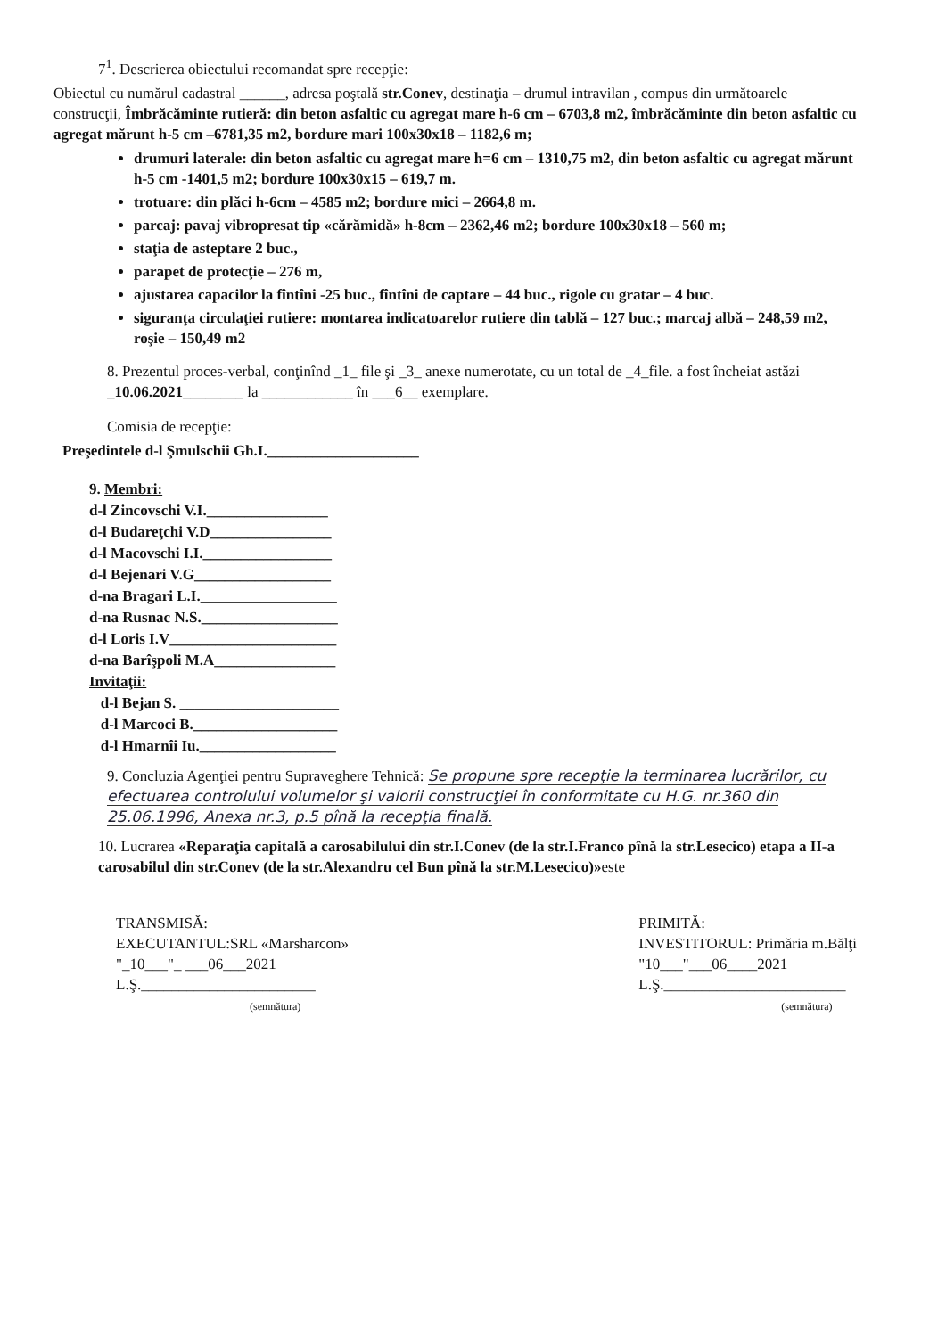7<sup>1</sup>. Descrierea obiectului recomandat spre recepţie:
Obiectul cu numărul cadastral ______, adresa poştală str.Conev, destinaţia – drumul intravilan , compus din următoarele construcţii, Îmbrăcăminte rutieră: din beton asfaltic cu agregat mare h-6 cm – 6703,8 m2, îmbrăcăminte din beton asfaltic cu agregat mărunt h-5 cm –6781,35 m2, bordure mari 100x30x18 – 1182,6 m;
drumuri laterale: din beton asfaltic cu agregat mare h=6 cm – 1310,75 m2, din beton asfaltic cu agregat mărunt h-5 cm -1401,5 m2; bordure 100x30x15 – 619,7 m.
trotuare: din plăci h-6cm – 4585 m2; bordure mici – 2664,8 m.
parcaj: pavaj vibropresat tip «cărămidă» h-8cm – 2362,46 m2; bordure 100x30x18 – 560 m;
staţia de asteptare 2 buc.,
parapet de protecţie – 276 m,
ajustarea capacilor la fîntîni -25 buc., fîntîni de captare – 44 buc., rigole cu gratar – 4 buc.
siguranţa circulaţiei rutiere: montarea indicatoarelor rutiere din tablă – 127 buc.; marcaj albă – 248,59 m2, roşie – 150,49 m2
8. Prezentul proces-verbal, conţinînd _1_ file şi _3_ anexe numerotate, cu un total de _4_file. a fost încheiat astăzi _10.06.2021________ la ____________ în ___6__ exemplare.
Comisia de recepţie:
Preşedintele d-l Şmulschii Gh.I.____________________
9. Membri:
d-l Zincovschi V.I.________________
d-l Budareţchi V.D________________
d-l Macovschi I.I._________________
d-l Bejenari V.G__________________
d-na Bragari L.I.__________________
d-na Rusnac N.S.__________________
d-l Loris I.V______________________
d-na Barîşpoli M.A________________
Invitaţii:
d-l Bejan S. _____________________
d-l Marcoci B.___________________
d-l Hmarnîi Iu.__________________
9. Concluzia Agenţiei pentru Supraveghere Tehnică: Se propune spre recepţie la terminarea lucrărilor, cu efectuarea controlului volumelor şi valorii construcţiei în conformitate cu H.G. nr.360 din 25.06.1996, Anexa nr.3, p.5 pînă la recepţia finală.
10. Lucrarea «Reparaţia capitală a carosabilului din str.I.Conev (de la str.I.Franco pînă la str.Lesecico) etapa a II-a carosabilul din str.Conev (de la str.Alexandru cel Bun pînă la str.M.Lesecico)»este
TRANSMISĂ:
EXECUTANTUL:SRL «Marsharcon»
"_10___"_ ___06___2021
L.Ş._______________________
(semnătura)
PRIMITĂ:
INVESTITORUL: Primăria m.Bălţi
"10___"___06____2021
L.Ş.________________________
(semnătura)